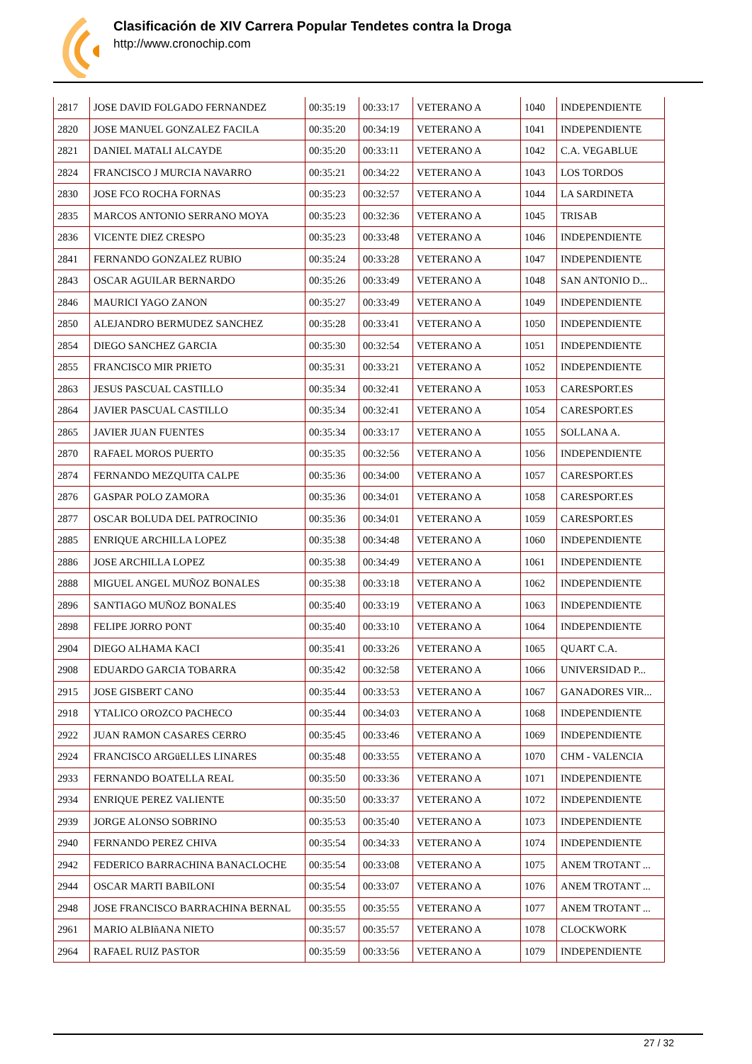Clasificación de XIV Carrera Popular Tendetes contra la Droga
http://www.cronochip.com
| 2817 | JOSE DAVID FOLGADO FERNANDEZ | 00:35:19 | 00:33:17 | VETERANO A | 1040 | INDEPENDIENTE |
| 2820 | JOSE MANUEL GONZALEZ FACILA | 00:35:20 | 00:34:19 | VETERANO A | 1041 | INDEPENDIENTE |
| 2821 | DANIEL MATALI ALCAYDE | 00:35:20 | 00:33:11 | VETERANO A | 1042 | C.A. VEGABLUE |
| 2824 | FRANCISCO J MURCIA NAVARRO | 00:35:21 | 00:34:22 | VETERANO A | 1043 | LOS TORDOS |
| 2830 | JOSE FCO ROCHA FORNAS | 00:35:23 | 00:32:57 | VETERANO A | 1044 | LA SARDINETA |
| 2835 | MARCOS ANTONIO SERRANO MOYA | 00:35:23 | 00:32:36 | VETERANO A | 1045 | TRISAB |
| 2836 | VICENTE DIEZ CRESPO | 00:35:23 | 00:33:48 | VETERANO A | 1046 | INDEPENDIENTE |
| 2841 | FERNANDO GONZALEZ RUBIO | 00:35:24 | 00:33:28 | VETERANO A | 1047 | INDEPENDIENTE |
| 2843 | OSCAR AGUILAR BERNARDO | 00:35:26 | 00:33:49 | VETERANO A | 1048 | SAN ANTONIO D... |
| 2846 | MAURICI YAGO ZANON | 00:35:27 | 00:33:49 | VETERANO A | 1049 | INDEPENDIENTE |
| 2850 | ALEJANDRO BERMUDEZ SANCHEZ | 00:35:28 | 00:33:41 | VETERANO A | 1050 | INDEPENDIENTE |
| 2854 | DIEGO SANCHEZ GARCIA | 00:35:30 | 00:32:54 | VETERANO A | 1051 | INDEPENDIENTE |
| 2855 | FRANCISCO MIR PRIETO | 00:35:31 | 00:33:21 | VETERANO A | 1052 | INDEPENDIENTE |
| 2863 | JESUS PASCUAL CASTILLO | 00:35:34 | 00:32:41 | VETERANO A | 1053 | CARESPORT.ES |
| 2864 | JAVIER PASCUAL CASTILLO | 00:35:34 | 00:32:41 | VETERANO A | 1054 | CARESPORT.ES |
| 2865 | JAVIER JUAN FUENTES | 00:35:34 | 00:33:17 | VETERANO A | 1055 | SOLLANA A. |
| 2870 | RAFAEL MOROS PUERTO | 00:35:35 | 00:32:56 | VETERANO A | 1056 | INDEPENDIENTE |
| 2874 | FERNANDO MEZQUITA CALPE | 00:35:36 | 00:34:00 | VETERANO A | 1057 | CARESPORT.ES |
| 2876 | GASPAR POLO ZAMORA | 00:35:36 | 00:34:01 | VETERANO A | 1058 | CARESPORT.ES |
| 2877 | OSCAR BOLUDA DEL PATROCINIO | 00:35:36 | 00:34:01 | VETERANO A | 1059 | CARESPORT.ES |
| 2885 | ENRIQUE ARCHILLA LOPEZ | 00:35:38 | 00:34:48 | VETERANO A | 1060 | INDEPENDIENTE |
| 2886 | JOSE ARCHILLA LOPEZ | 00:35:38 | 00:34:49 | VETERANO A | 1061 | INDEPENDIENTE |
| 2888 | MIGUEL ANGEL MUÑOZ BONALES | 00:35:38 | 00:33:18 | VETERANO A | 1062 | INDEPENDIENTE |
| 2896 | SANTIAGO MUÑOZ BONALES | 00:35:40 | 00:33:19 | VETERANO A | 1063 | INDEPENDIENTE |
| 2898 | FELIPE JORRO PONT | 00:35:40 | 00:33:10 | VETERANO A | 1064 | INDEPENDIENTE |
| 2904 | DIEGO ALHAMA KACI | 00:35:41 | 00:33:26 | VETERANO A | 1065 | QUART C.A. |
| 2908 | EDUARDO GARCIA TOBARRA | 00:35:42 | 00:32:58 | VETERANO A | 1066 | UNIVERSIDAD P... |
| 2915 | JOSE GISBERT CANO | 00:35:44 | 00:33:53 | VETERANO A | 1067 | GANADORES VIR... |
| 2918 | YTALICO OROZCO PACHECO | 00:35:44 | 00:34:03 | VETERANO A | 1068 | INDEPENDIENTE |
| 2922 | JUAN RAMON CASARES CERRO | 00:35:45 | 00:33:46 | VETERANO A | 1069 | INDEPENDIENTE |
| 2924 | FRANCISCO ARGüELLES LINARES | 00:35:48 | 00:33:55 | VETERANO A | 1070 | CHM - VALENCIA |
| 2933 | FERNANDO BOATELLA REAL | 00:35:50 | 00:33:36 | VETERANO A | 1071 | INDEPENDIENTE |
| 2934 | ENRIQUE PEREZ VALIENTE | 00:35:50 | 00:33:37 | VETERANO A | 1072 | INDEPENDIENTE |
| 2939 | JORGE ALONSO SOBRINO | 00:35:53 | 00:35:40 | VETERANO A | 1073 | INDEPENDIENTE |
| 2940 | FERNANDO PEREZ CHIVA | 00:35:54 | 00:34:33 | VETERANO A | 1074 | INDEPENDIENTE |
| 2942 | FEDERICO BARRACHINA BANACLOCHE | 00:35:54 | 00:33:08 | VETERANO A | 1075 | ANEM TROTANT ... |
| 2944 | OSCAR MARTI BABILONI | 00:35:54 | 00:33:07 | VETERANO A | 1076 | ANEM TROTANT ... |
| 2948 | JOSE FRANCISCO BARRACHINA BERNAL | 00:35:55 | 00:35:55 | VETERANO A | 1077 | ANEM TROTANT ... |
| 2961 | MARIO ALBIñANA NIETO | 00:35:57 | 00:35:57 | VETERANO A | 1078 | CLOCKWORK |
| 2964 | RAFAEL RUIZ PASTOR | 00:35:59 | 00:33:56 | VETERANO A | 1079 | INDEPENDIENTE |
27 / 32